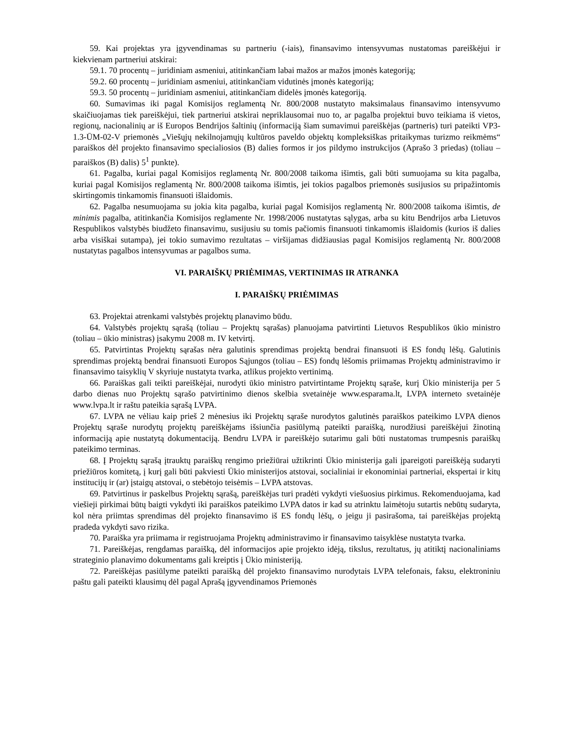59. Kai projektas yra įgyvendinamas su partneriu (-iais), finansavimo intensyvumas nustatomas pareiškėjui ir kiekvienam partneriui atskirai:
59.1. 70 procentų – juridiniam asmeniui, atitinkančiam labai mažos ar mažos įmonės kategoriją;
59.2. 60 procentų – juridiniam asmeniui, atitinkančiam vidutinės įmonės kategoriją;
59.3. 50 procentų – juridiniam asmeniui, atitinkančiam didelės įmonės kategoriją.
60. Sumavimas iki pagal Komisijos reglamentą Nr. 800/2008 nustatyto maksimalaus finansavimo intensyvumo skaičiuojamas tiek pareiškėjui, tiek partneriui atskirai nepriklausomai nuo to, ar pagalba projektui buvo teikiama iš vietos, regionų, nacionalinių ar iš Europos Bendrijos šaltinių (informaciją šiam sumavimui pareiškėjas (partneris) turi pateikti VP3-1.3-ŪM-02-V priemonės „Viešųjų nekilnojamųjų kultūros paveldo objektų kompleksiškas pritaikymas turizmo reikmėms“ paraiškos dėl projekto finansavimo specialiosios (B) dalies formos ir jos pildymo instrukcijos (Aprašo 3 priedas) (toliau – paraiškos (B) dalis) 5<sup>1</sup> punkte).
61. Pagalba, kuriai pagal Komisijos reglamentą Nr. 800/2008 taikoma išimtis, gali būti sumuojama su kita pagalba, kuriai pagal Komisijos reglamentą Nr. 800/2008 taikoma išimtis, jei tokios pagalbos priemonės susijusios su pripažintomis skirtingomis tinkamomis finansuoti išlaidomis.
62. Pagalba nesumuojama su jokia kita pagalba, kuriai pagal Komisijos reglamentą Nr. 800/2008 taikoma išimtis, de minimis pagalba, atitinkančia Komisijos reglamente Nr. 1998/2006 nustatytas sąlygas, arba su kitu Bendrijos arba Lietuvos Respublikos valstybės biudžeto finansavimu, susijusiu su tomis pačiomis finansuoti tinkamomis išlaidomis (kurios iš dalies arba visiškai sutampa), jei tokio sumavimo rezultatas – viršijamas didžiausias pagal Komisijos reglamentą Nr. 800/2008 nustatytas pagalbos intensyvumas ar pagalbos suma.
VI. PARAIŠKŲ PRIĖMIMAS, VERTINIMAS IR ATRANKA
I. PARAIŠKŲ PRIĖMIMAS
63. Projektai atrenkami valstybės projektų planavimo būdu.
64. Valstybės projektų sąrašą (toliau – Projektų sąrašas) planuojama patvirtinti Lietuvos Respublikos ūkio ministro (toliau – ūkio ministras) įsakymu 2008 m. IV ketvirtį.
65. Patvirtintas Projektų sąrašas nėra galutinis sprendimas projektą bendrai finansuoti iš ES fondų lėšų. Galutinis sprendimas projektą bendrai finansuoti Europos Sąjungos (toliau – ES) fondų lėšomis priimamas Projektų administravimo ir finansavimo taisyklių V skyriuje nustatyta tvarka, atlikus projekto vertinimą.
66. Paraiškas gali teikti pareiškėjai, nurodyti ūkio ministro patvirtintame Projektų sąraše, kurį Ūkio ministerija per 5 darbo dienas nuo Projektų sąrašo patvirtinimo dienos skelbia svetainėje www.esparama.lt, LVPA interneto svetainėje www.lvpa.lt ir raštu pateikia sąrašą LVPA.
67. LVPA ne vėliau kaip prieš 2 mėnesius iki Projektų sąraše nurodytos galutinės paraiškos pateikimo LVPA dienos Projektų sąraše nurodytų projektų pareiškėjams išsiunčia pasiūlymą pateikti paraišką, nurodžiusi pareiškėjui žinotiną informaciją apie nustatytą dokumentaciją. Bendru LVPA ir pareiškėjo sutarimu gali būti nustatomas trumpesnis paraiškų pateikimo terminas.
68. Į Projektų sąrašą įtrauktų paraiškų rengimo priežiūrai užtikrinti Ūkio ministerija gali įpareigoti pareiškėją sudaryti priežiūros komitetą, į kurį gali būti pakviesti Ūkio ministerijos atstovai, socialiniai ir ekonominiai partneriai, ekspertai ir kitų institucijų ir (ar) įstaigų atstovai, o stebėtojo teisėmis – LVPA atstovas.
69. Patvirtinus ir paskelbus Projektų sąrašą, pareiškėjas turi pradėti vykdyti viešuosius pirkimus. Rekomenduojama, kad viešieji pirkimai būtų baigti vykdyti iki paraiškos pateikimo LVPA datos ir kad su atrinktu laimėtoju sutartis nebūtų sudaryta, kol nėra priimtas sprendimas dėl projekto finansavimo iš ES fondų lėšų, o jeigu ji pasirašoma, tai pareiškėjas projektą pradeda vykdyti savo rizika.
70. Paraiška yra priimama ir registruojama Projektų administravimo ir finansavimo taisyklėse nustatyta tvarka.
71. Pareiškėjas, rengdamas paraišką, dėl informacijos apie projekto idėją, tikslus, rezultatus, jų atitiktį nacionaliniams strateginio planavimo dokumentams gali kreiptis į Ūkio ministeriją.
72. Pareiškėjas pasiūlyme pateikti paraišką dėl projekto finansavimo nurodytais LVPA telefonais, faksu, elektroniniu paštu gali pateikti klausimų dėl pagal Aprašą įgyvendinamos Priemonės